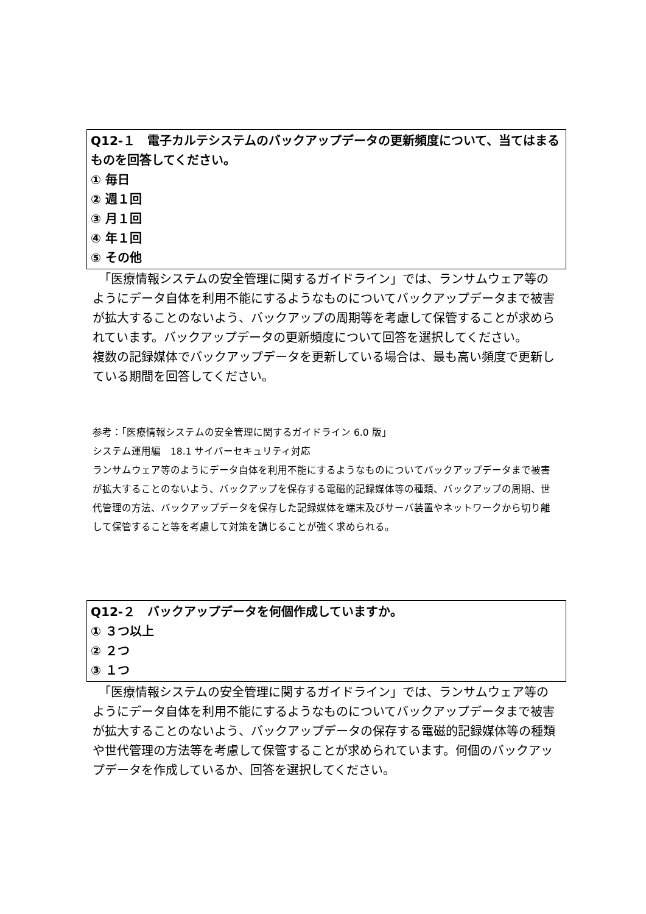Q12-１　電子カルテシステムのバックアップデータの更新頻度について、当てはまるものを回答してください。
① 毎日
② 週１回
③ 月１回
④ 年１回
⑤ その他
　「医療情報システムの安全管理に関するガイドライン」では、ランサムウェア等のようにデータ自体を利用不能にするようなものについてバックアップデータまで被害が拡大することのないよう、バックアップの周期等を考慮して保管することが求められています。バックアップデータの更新頻度について回答を選択してください。
複数の記録媒体でバックアップデータを更新している場合は、最も高い頻度で更新している期間を回答してください。
参考：「医療情報システムの安全管理に関するガイドライン 6.0 版」
システム運用編　18.1 サイバーセキュリティ対応
ランサムウェア等のようにデータ自体を利用不能にするようなものについてバックアップデータまで被害が拡大することのないよう、バックアップを保存する電磁的記録媒体等の種類、バックアップの周期、世代管理の方法、バックアップデータを保存した記録媒体を端末及びサーバ装置やネットワークから切り離して保管すること等を考慮して対策を講じることが強く求められる。
Q12-２　バックアップデータを何個作成していますか。
① ３つ以上
② ２つ
③ １つ
　「医療情報システムの安全管理に関するガイドライン」では、ランサムウェア等のようにデータ自体を利用不能にするようなものについてバックアップデータまで被害が拡大することのないよう、バックアップデータの保存する電磁的記録媒体等の種類や世代管理の方法等を考慮して保管することが求められています。何個のバックアップデータを作成しているか、回答を選択してください。